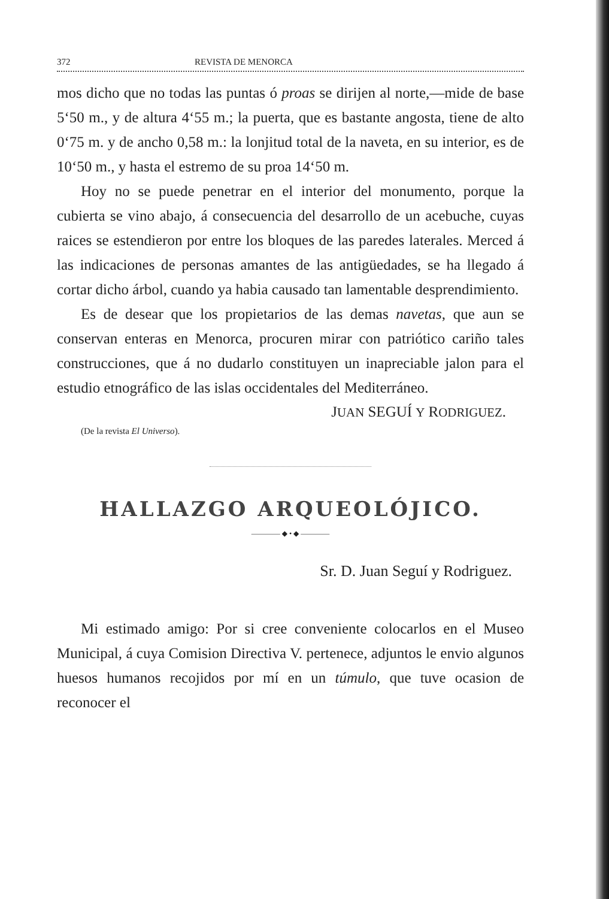372 REVISTA DE MENORCA
mos dicho que no todas las puntas ó proas se dirijen al norte,—mide de base 5‘50 m., y de altura 4‘55 m.; la puerta, que es bastante angosta, tiene de alto 0‘75 m. y de ancho 0,58 m.: la lonjitud total de la naveta, en su interior, es de 10‘50 m., y hasta el estremo de su proa 14‘50 m.
Hoy no se puede penetrar en el interior del monumento, porque la cubierta se vino abajo, á consecuencia del desarrollo de un acebuche, cuyas raices se estendieron por entre los bloques de las paredes laterales. Merced á las indicaciones de personas amantes de las antigüedades, se ha llegado á cortar dicho árbol, cuando ya habia causado tan lamentable desprendimiento.
Es de desear que los propietarios de las demas navetas, que aun se conservan enteras en Menorca, procuren mirar con patriótico cariño tales construcciones, que á no dudarlo constituyen un inapreciable jalon para el estudio etnográfico de las islas occidentales del Mediterráneo.
JUAN SEGUÍ Y RODRIGUEZ.
(De la revista El Universo).
HALLAZGO ARQUEOLÓJICO.
———— ◆ • ◆ ————
Sr. D. Juan Seguí y Rodriguez.
Mi estimado amigo: Por si cree conveniente colocarlos en el Museo Municipal, á cuya Comision Directiva V. pertenece, adjuntos le envio algunos huesos humanos recojidos por mí en un túmulo, que tuve ocasion de reconocer el